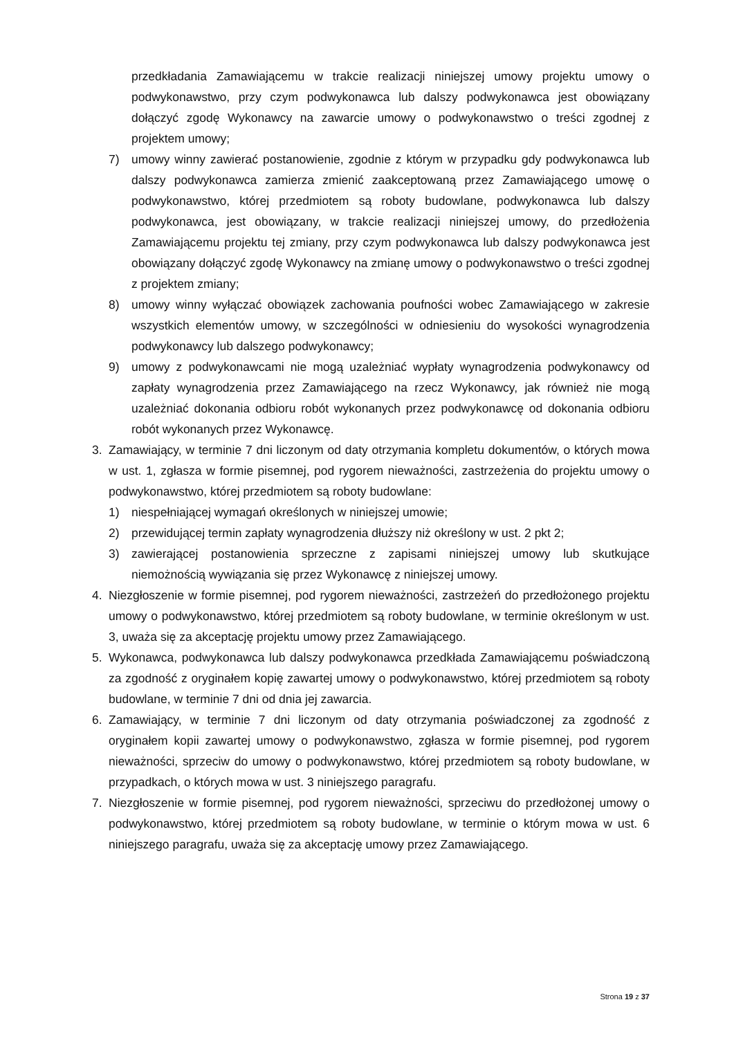przedkładania Zamawiającemu w trakcie realizacji niniejszej umowy projektu umowy o podwykonawstwo, przy czym podwykonawca lub dalszy podwykonawca jest obowiązany dołączyć zgodę Wykonawcy na zawarcie umowy o podwykonawstwo o treści zgodnej z projektem umowy;
7) umowy winny zawierać postanowienie, zgodnie z którym w przypadku gdy podwykonawca lub dalszy podwykonawca zamierza zmienić zaakceptowaną przez Zamawiającego umowę o podwykonawstwo, której przedmiotem są roboty budowlane, podwykonawca lub dalszy podwykonawca, jest obowiązany, w trakcie realizacji niniejszej umowy, do przedłożenia Zamawiającemu projektu tej zmiany, przy czym podwykonawca lub dalszy podwykonawca jest obowiązany dołączyć zgodę Wykonawcy na zmianę umowy o podwykonawstwo o treści zgodnej z projektem zmiany;
8) umowy winny wyłączać obowiązek zachowania poufności wobec Zamawiającego w zakresie wszystkich elementów umowy, w szczególności w odniesieniu do wysokości wynagrodzenia podwykonawcy lub dalszego podwykonawcy;
9) umowy z podwykonawcami nie mogą uzależniać wypłaty wynagrodzenia podwykonawcy od zapłaty wynagrodzenia przez Zamawiającego na rzecz Wykonawcy, jak również nie mogą uzależniać dokonania odbioru robót wykonanych przez podwykonawcę od dokonania odbioru robót wykonanych przez Wykonawcę.
3. Zamawiający, w terminie 7 dni liczonym od daty otrzymania kompletu dokumentów, o których mowa w ust. 1, zgłasza w formie pisemnej, pod rygorem nieważności, zastrzeżenia do projektu umowy o podwykonawstwo, której przedmiotem są roboty budowlane:
1) niespełniającej wymagań określonych w niniejszej umowie;
2) przewidującej termin zapłaty wynagrodzenia dłuższy niż określony w ust. 2 pkt 2;
3) zawierającej postanowienia sprzeczne z zapisami niniejszej umowy lub skutkujące niemożnością wywiązania się przez Wykonawcę z niniejszej umowy.
4. Niezgłoszenie w formie pisemnej, pod rygorem nieważności, zastrzeżeń do przedłożonego projektu umowy o podwykonawstwo, której przedmiotem są roboty budowlane, w terminie określonym w ust. 3, uważa się za akceptację projektu umowy przez Zamawiającego.
5. Wykonawca, podwykonawca lub dalszy podwykonawca przedkłada Zamawiającemu poświadczoną za zgodność z oryginałem kopię zawartej umowy o podwykonawstwo, której przedmiotem są roboty budowlane, w terminie 7 dni od dnia jej zawarcia.
6. Zamawiający, w terminie 7 dni liczonym od daty otrzymania poświadczonej za zgodność z oryginałem kopii zawartej umowy o podwykonawstwo, zgłasza w formie pisemnej, pod rygorem nieważności, sprzeciw do umowy o podwykonawstwo, której przedmiotem są roboty budowlane, w przypadkach, o których mowa w ust. 3 niniejszego paragrafu.
7. Niezgłoszenie w formie pisemnej, pod rygorem nieważności, sprzeciwu do przedłożonej umowy o podwykonawstwo, której przedmiotem są roboty budowlane, w terminie o którym mowa w ust. 6 niniejszego paragrafu, uważa się za akceptację umowy przez Zamawiającego.
Strona 19 z 37